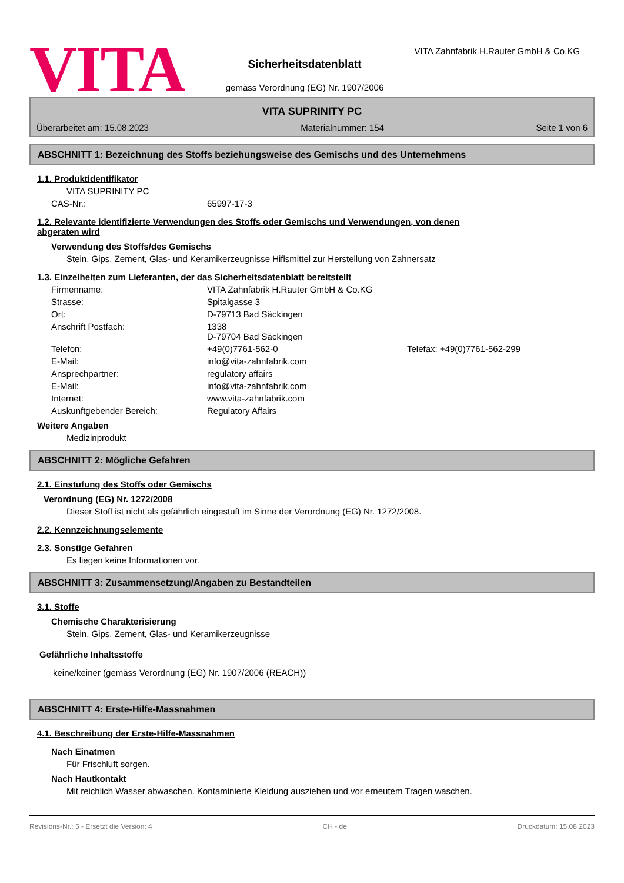VITA
Sicherheitsdatenblatt
gemäss Verordnung (EG) Nr. 1907/2006
VITA Zahnfabrik H.Rauter GmbH & Co.KG
VITA SUPRINITY PC
Überarbeitet am: 15.08.2023 Materialnummer: 154 Seite 1 von 6
ABSCHNITT 1: Bezeichnung des Stoffs beziehungsweise des Gemischs und des Unternehmens
1.1. Produktidentifikator
VITA SUPRINITY PC
CAS-Nr.: 65997-17-3
1.2. Relevante identifizierte Verwendungen des Stoffs oder Gemischs und Verwendungen, von denen
abgeraten wird
Verwendung des Stoffs/des Gemischs
Stein, Gips, Zement, Glas- und Keramikerzeugnisse Hiflsmittel zur Herstellung von Zahnersatz
1.3. Einzelheiten zum Lieferanten, der das Sicherheitsdatenblatt bereitstellt
Firmenname: VITA Zahnfabrik H.Rauter GmbH & Co.KG
Strasse: Spitalgasse 3
Ort: D-79713 Bad Säckingen
Anschrift Postfach: 1338
D-79704 Bad Säckingen
Telefon: +49(0)7761-562-0 Telefax: +49(0)7761-562-299
E-Mail: info@vita-zahnfabrik.com
Ansprechpartner: regulatory affairs
E-Mail: info@vita-zahnfabrik.com
Internet: www.vita-zahnfabrik.com
Auskunftgebender Bereich: Regulatory Affairs
Weitere Angaben
Medizinprodukt
ABSCHNITT 2: Mögliche Gefahren
2.1. Einstufung des Stoffs oder Gemischs
Verordnung (EG) Nr. 1272/2008
Dieser Stoff ist nicht als gefährlich eingestuft im Sinne der Verordnung (EG) Nr. 1272/2008.
2.2. Kennzeichnungselemente
2.3. Sonstige Gefahren
Es liegen keine Informationen vor.
ABSCHNITT 3: Zusammensetzung/Angaben zu Bestandteilen
3.1. Stoffe
Chemische Charakterisierung
Stein, Gips, Zement, Glas- und Keramikerzeugnisse
Gefährliche Inhaltsstoffe
keine/keiner (gemäss Verordnung (EG) Nr. 1907/2006 (REACH))
ABSCHNITT 4: Erste-Hilfe-Massnahmen
4.1. Beschreibung der Erste-Hilfe-Massnahmen
Nach Einatmen
Für Frischluft sorgen.
Nach Hautkontakt
Mit reichlich Wasser abwaschen. Kontaminierte Kleidung ausziehen und vor erneutem Tragen waschen.
Revisions-Nr.: 5 - Ersetzt die Version: 4 CH - de Druckdatum: 15.08.2023